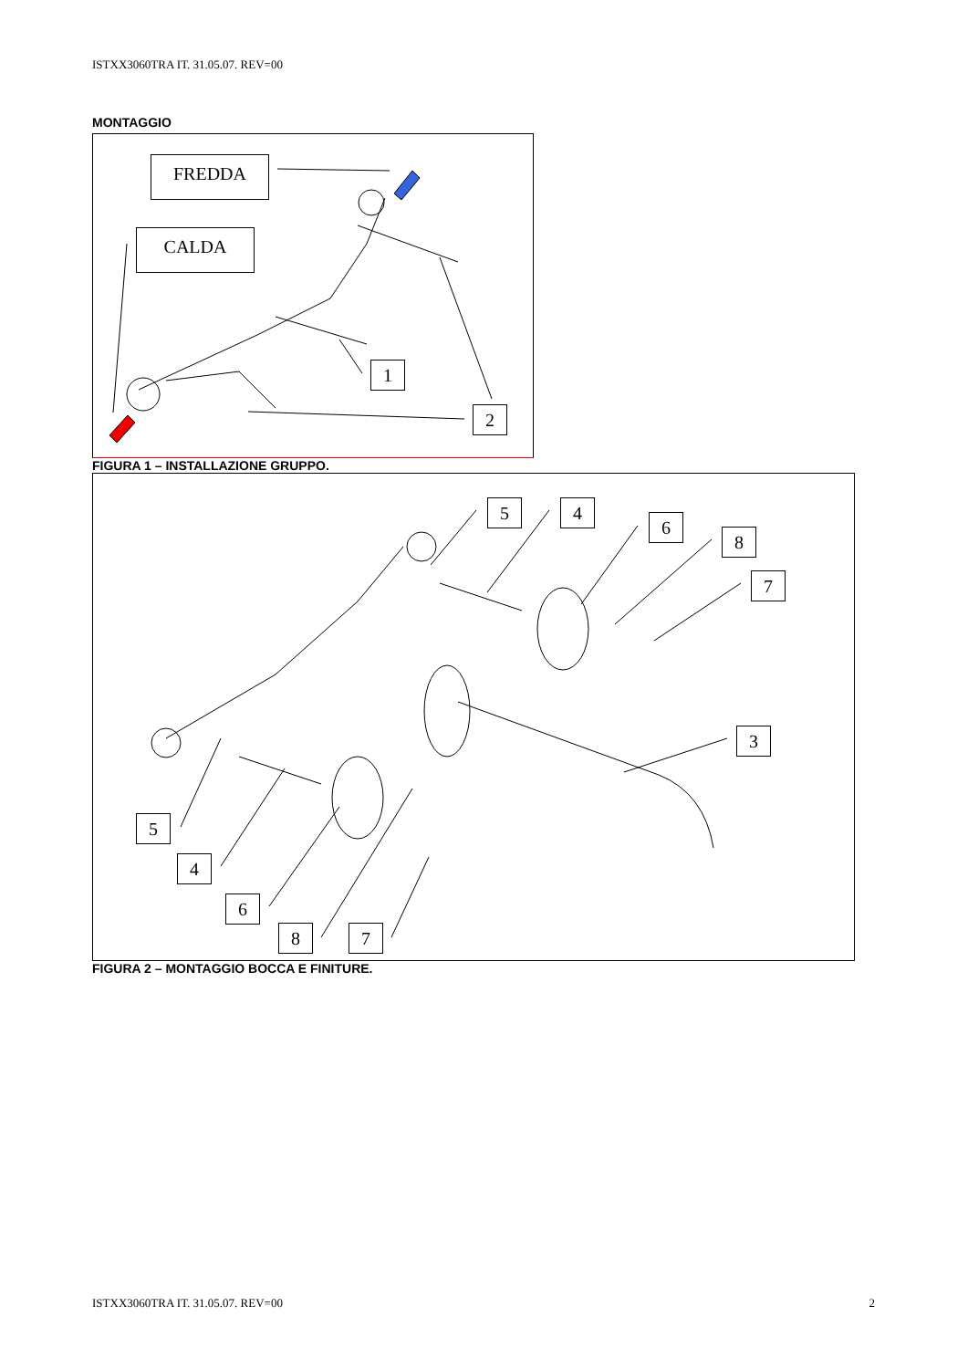ISTXX3060TRA IT. 31.05.07. REV=00
MONTAGGIO
FREDDA
CALDA
1
2
FIGURA 1 – INSTALLAZIONE GRUPPO.
5 4
6
8
7
3
5
4
6
8 7
FIGURA 2 – MONTAGGIO BOCCA E FINITURE.
ISTXX3060TRA IT. 31.05.07. REV=00 2